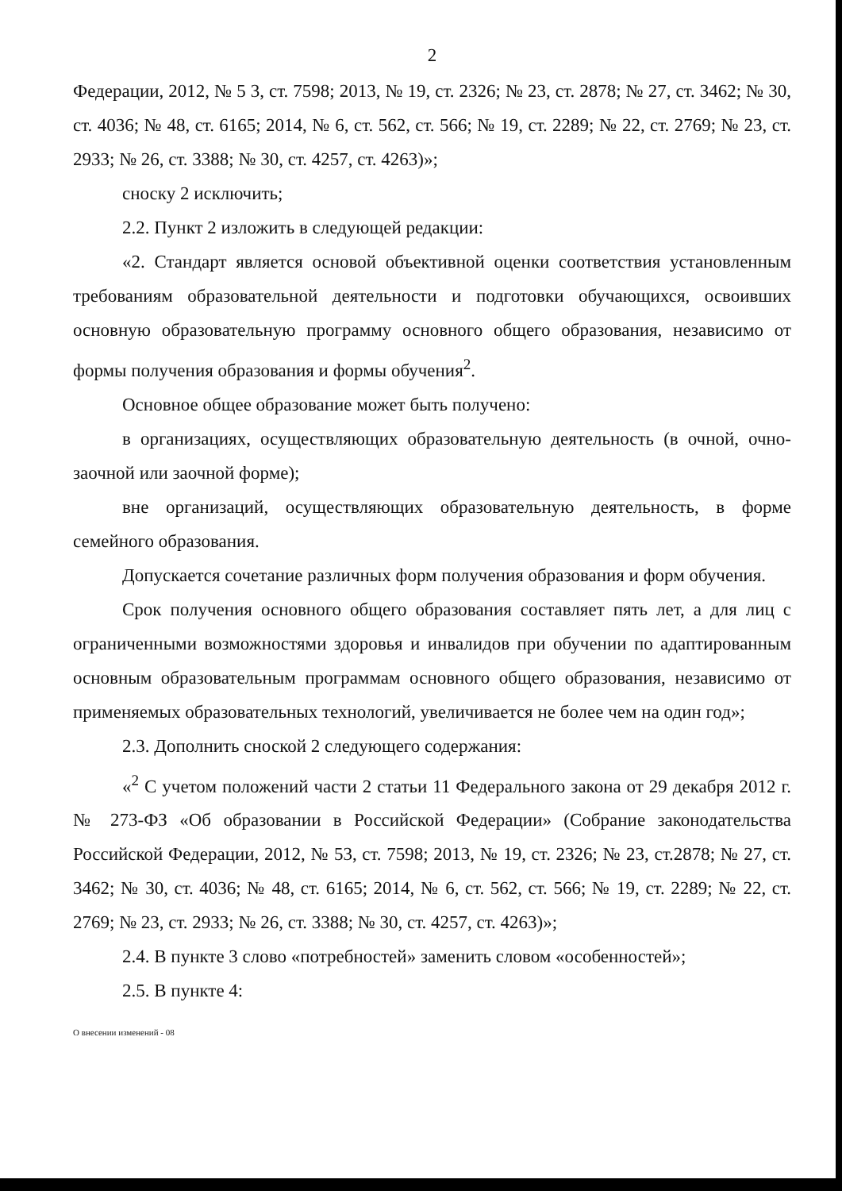2
Федерации, 2012, № 5 3, ст. 7598; 2013, № 19, ст. 2326; № 23, ст. 2878; № 27, ст. 3462; № 30, ст. 4036; № 48, ст. 6165; 2014, № 6, ст. 562, ст. 566; № 19, ст. 2289; № 22, ст. 2769; № 23, ст. 2933; № 26, ст. 3388; № 30, ст. 4257, ст. 4263)»;
сноску 2 исключить;
2.2. Пункт 2 изложить в следующей редакции:
«2. Стандарт является основой объективной оценки соответствия установленным требованиям образовательной деятельности и подготовки обучающихся, освоивших основную образовательную программу основного общего образования, независимо от формы получения образования и формы обучения<sup>2</sup>.
Основное общее образование может быть получено:
в организациях, осуществляющих образовательную деятельность (в очной, очно-заочной или заочной форме);
вне организаций, осуществляющих образовательную деятельность, в форме семейного образования.
Допускается сочетание различных форм получения образования и форм обучения.
Срок получения основного общего образования составляет пять лет, а для лиц с ограниченными возможностями здоровья и инвалидов при обучении по адаптированным основным образовательным программам основного общего образования, независимо от применяемых образовательных технологий, увеличивается не более чем на один год»;
2.3. Дополнить сноской 2 следующего содержания:
«<sup>2</sup> С учетом положений части 2 статьи 11 Федерального закона от 29 декабря 2012 г. № 273-ФЗ «Об образовании в Российской Федерации» (Собрание законодательства Российской Федерации, 2012, № 53, ст. 7598; 2013, № 19, ст. 2326; № 23, ст.2878; № 27, ст. 3462; № 30, ст. 4036; № 48, ст. 6165; 2014, № 6, ст. 562, ст. 566; № 19, ст. 2289; № 22, ст. 2769; № 23, ст. 2933; № 26, ст. 3388; № 30, ст. 4257, ст. 4263)»;
2.4. В пункте 3 слово «потребностей» заменить словом «особенностей»;
2.5. В пункте 4:
О внесении изменений - 08